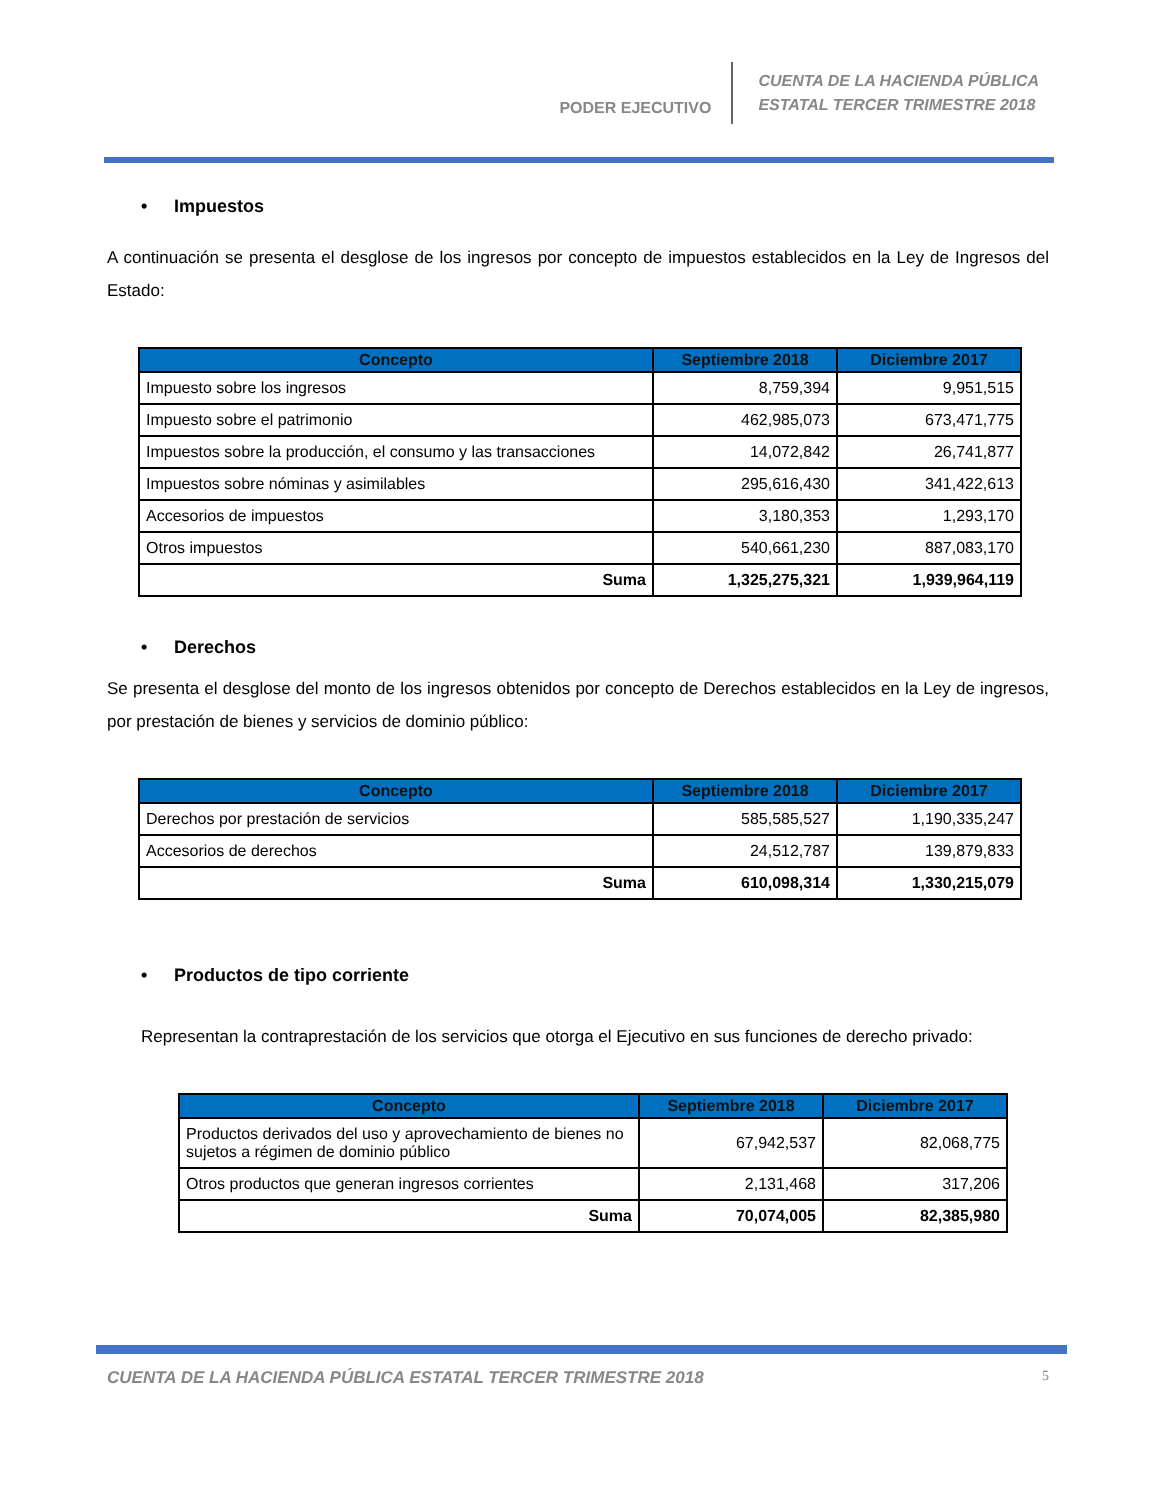PODER EJECUTIVO
CUENTA DE LA HACIENDA PÚBLICA
ESTATAL TERCER TRIMESTRE 2018
• Impuestos
A continuación se presenta el desglose de los ingresos por concepto de impuestos establecidos en la Ley de Ingresos del Estado:
| Concepto | Septiembre 2018 | Diciembre 2017 |
| --- | --- | --- |
| Impuesto sobre los ingresos | 8,759,394 | 9,951,515 |
| Impuesto sobre el patrimonio | 462,985,073 | 673,471,775 |
| Impuestos sobre la producción, el consumo y las transacciones | 14,072,842 | 26,741,877 |
| Impuestos sobre nóminas y asimilables | 295,616,430 | 341,422,613 |
| Accesorios de impuestos | 3,180,353 | 1,293,170 |
| Otros impuestos | 540,661,230 | 887,083,170 |
| Suma | 1,325,275,321 | 1,939,964,119 |
• Derechos
Se presenta el desglose del monto de los ingresos obtenidos por concepto de Derechos establecidos en la Ley de ingresos, por prestación de bienes y servicios de dominio público:
| Concepto | Septiembre 2018 | Diciembre 2017 |
| --- | --- | --- |
| Derechos por prestación de servicios | 585,585,527 | 1,190,335,247 |
| Accesorios de derechos | 24,512,787 | 139,879,833 |
| Suma | 610,098,314 | 1,330,215,079 |
• Productos de tipo corriente
Representan la contraprestación de los servicios que otorga el Ejecutivo en sus funciones de derecho privado:
| Concepto | Septiembre 2018 | Diciembre 2017 |
| --- | --- | --- |
| Productos derivados del uso y aprovechamiento de bienes no sujetos a régimen de dominio público | 67,942,537 | 82,068,775 |
| Otros productos que generan ingresos corrientes | 2,131,468 | 317,206 |
| Suma | 70,074,005 | 82,385,980 |
CUENTA DE LA HACIENDA PÚBLICA ESTATAL TERCER TRIMESTRE 2018 5